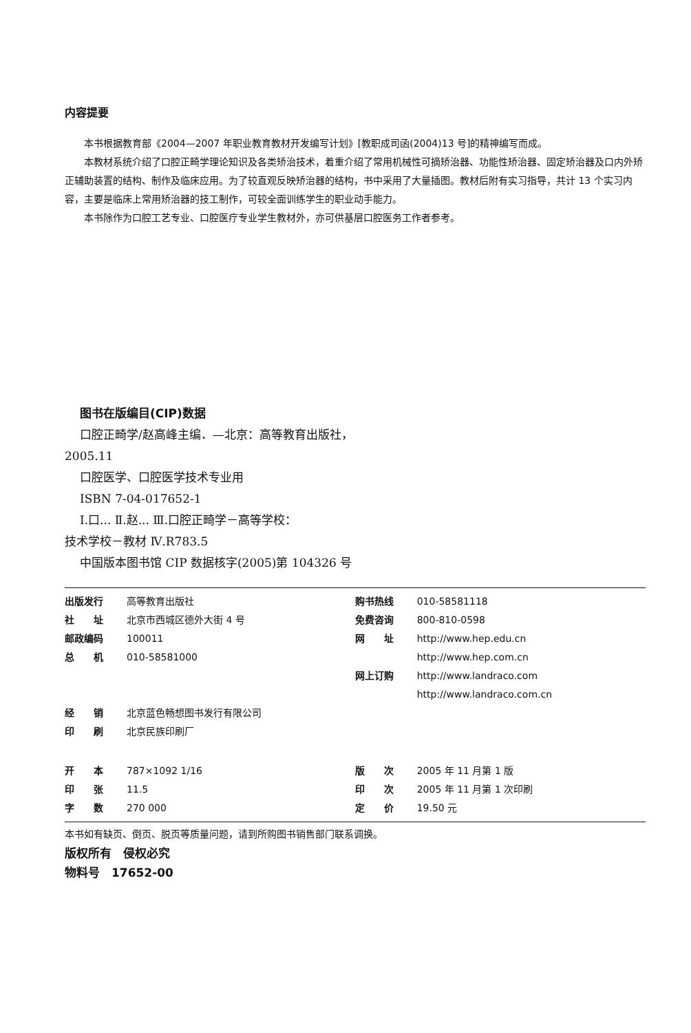内容提要
本书根据教育部《2004—2007 年职业教育教材开发编写计划》[教职成司函(2004)13 号]的精神编写而成。
本教材系统介绍了口腔正畸学理论知识及各类矫治技术，着重介绍了常用机械性可摘矫治器、功能性矫治器、固定矫治器及口内外矫正辅助装置的结构、制作及临床应用。为了较直观反映矫治器的结构，书中采用了大量插图。教材后附有实习指导，共计 13 个实习内容，主要是临床上常用矫治器的技工制作，可较全面训练学生的职业动手能力。
本书除作为口腔工艺专业、口腔医疗专业学生教材外，亦可供基层口腔医务工作者参考。
图书在版编目(CIP)数据
口腔正畸学/赵高峰主编．—北京：高等教育出版社，
2005.11
口腔医学、口腔医学技术专业用
ISBN 7-04-017652-1
Ⅰ.口... Ⅱ.赵... Ⅲ.口腔正畸学－高等学校：
技术学校－教材 Ⅳ.R783.5
中国版本图书馆 CIP 数据核字(2005)第 104326 号
| 出版发行 | 高等教育出版社 | 购书热线 | 010-58581118 |
| 社 址 | 北京市西城区德外大街 4 号 | 免费咨询 | 800-810-0598 |
| 邮政编码 | 100011 | 网 址 | http://www.hep.edu.cn |
| 总 机 | 010-58581000 | | http://www.hep.com.cn |
| | | 网上订购 | http://www.landraco.com |
| | | | http://www.landraco.com.cn |
| 经 销 | 北京蓝色畅想图书发行有限公司 | | |
| 印 刷 | 北京民族印刷厂 | | |
| 开 本 | 787×1092 1/16 | 版 次 | 2005 年 11 月第 1 版 |
| 印 张 | 11.5 | 印 次 | 2005 年 11 月第 1 次印刷 |
| 字 数 | 270 000 | 定 价 | 19.50 元 |
本书如有缺页、倒页、脱页等质量问题，请到所购图书销售部门联系调换。
版权所有　侵权必究
物料号　17652-00